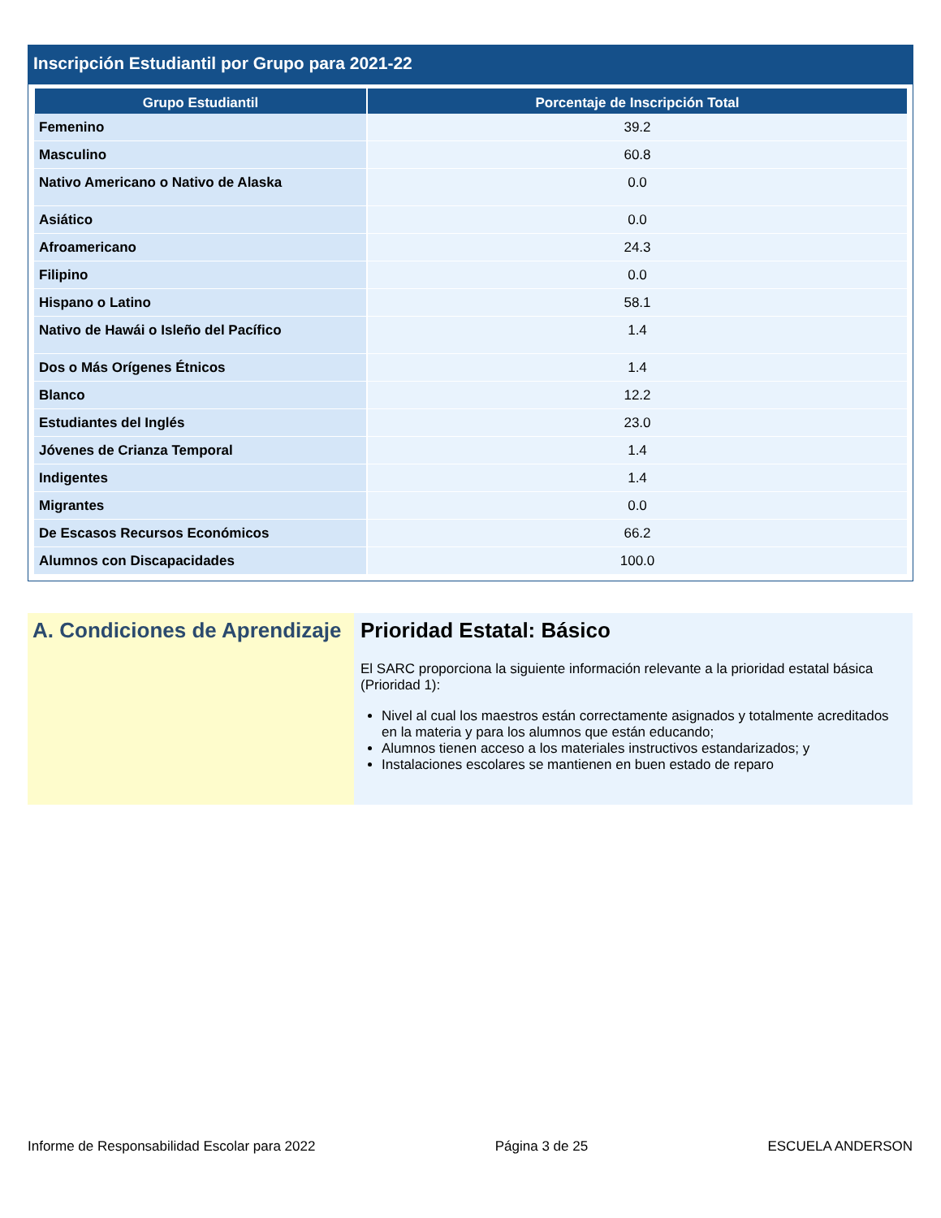Inscripción Estudiantil por Grupo para 2021-22
| Grupo Estudiantil | Porcentaje de Inscripción Total |
| --- | --- |
| Femenino | 39.2 |
| Masculino | 60.8 |
| Nativo Americano o Nativo de Alaska | 0.0 |
| Asiático | 0.0 |
| Afroamericano | 24.3 |
| Filipino | 0.0 |
| Hispano o Latino | 58.1 |
| Nativo de Hawái o Isleño del Pacífico | 1.4 |
| Dos o Más Orígenes Étnicos | 1.4 |
| Blanco | 12.2 |
| Estudiantes del Inglés | 23.0 |
| Jóvenes de Crianza Temporal | 1.4 |
| Indigentes | 1.4 |
| Migrantes | 0.0 |
| De Escasos Recursos Económicos | 66.2 |
| Alumnos con Discapacidades | 100.0 |
A. Condiciones de Aprendizaje
Prioridad Estatal: Básico
El SARC proporciona la siguiente información relevante a la prioridad estatal básica (Prioridad 1):
Nivel al cual los maestros están correctamente asignados y totalmente acreditados en la materia y para los alumnos que están educando;
Alumnos tienen acceso a los materiales instructivos estandarizados; y
Instalaciones escolares se mantienen en buen estado de reparo
Informe de Responsabilidad Escolar para 2022 Página 3 de 25 ESCUELA ANDERSON